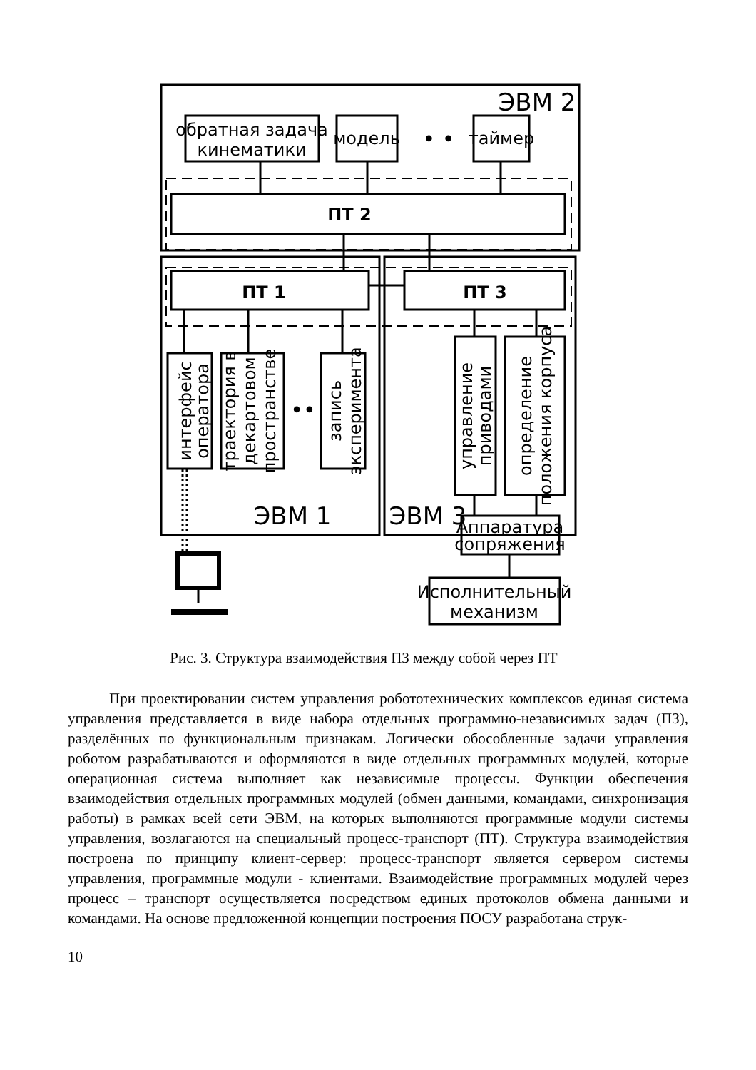ЭВМ 2
обратная задача
кинематики
модель
• •
таймер
ПТ 2
ПТ 1
ПТ 3
ЭВМ 1
ЭВМ 3
Аппаратура
сопряжения
Исполнительный
механизм
••
интерфейс
оператора
траектория в
декартовом
пространстве
запись
эксперимента
управление
приводами
определение
положения корпуса
Рис. 3. Структура взаимодействия ПЗ между собой через ПТ
При проектировании систем управления робототехнических комплексов единая система управления представляется в виде набора отдельных программно-независимых задач (ПЗ), разделённых по функциональным признакам. Логически обособленные задачи управления роботом разрабатываются и оформляются в виде отдельных программных модулей, которые операционная система выполняет как независимые процессы. Функции обеспечения взаимодействия отдельных программных модулей (обмен данными, командами, синхронизация работы) в рамках всей сети ЭВМ, на которых выполняются программные модули системы управления, возлагаются на специальный процесс-транспорт (ПТ). Структура взаимодействия построена по принципу клиент-сервер: процесс-транспорт является сервером системы управления, программные модули - клиентами. Взаимодействие программных модулей через процесс – транспорт осуществляется посредством единых протоколов обмена данными и командами. На основе предложенной концепции построения ПОСУ разработана струк-
10